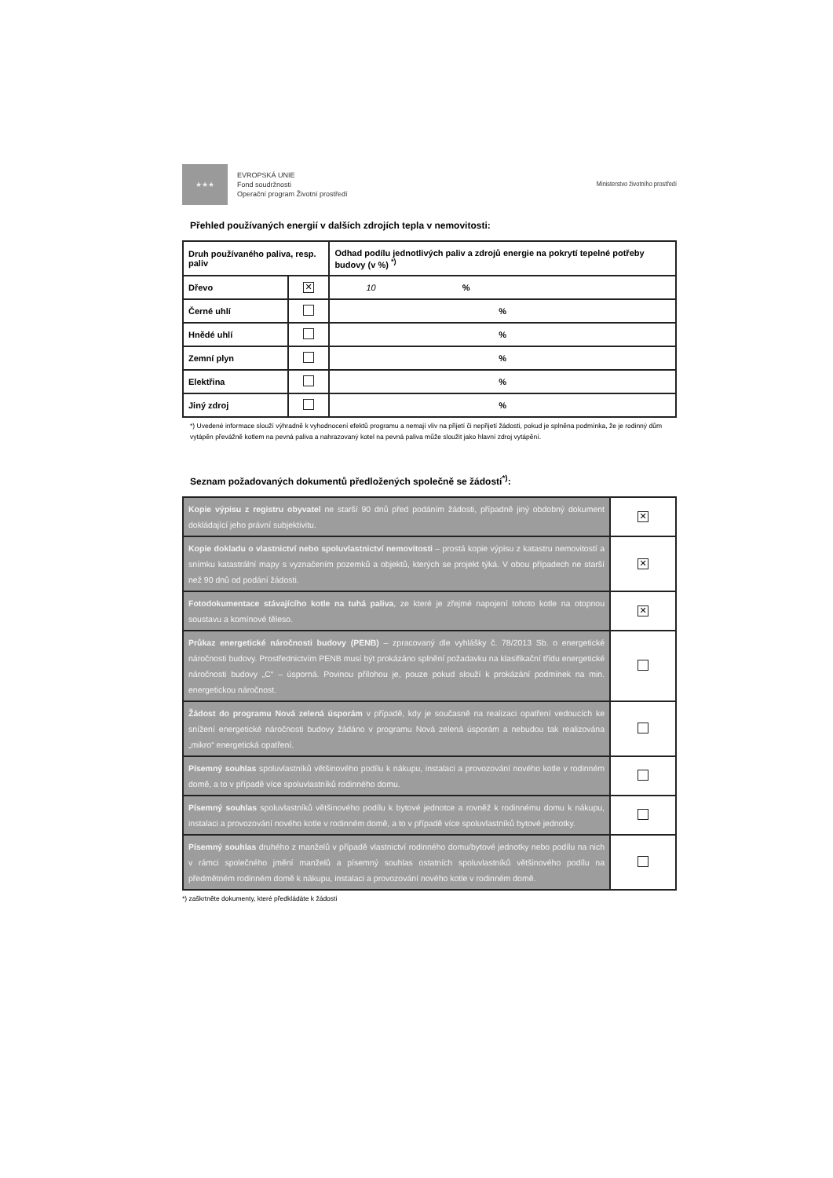★★★
EVROPSKÁ UNIE
Fond soudržnosti
Operační program Životní prostředí
Ministerstvo životního prostředí
Přehled používaných energií v dalších zdrojích tepla v nemovitosti:
| Druh používaného paliva, resp. paliv | | Odhad podílu jednotlivých paliv a zdrojů energie na pokrytí tepelné potřeby budovy (v %) <sup>*)</sup> |
| Dřevo | ✕ | 10 % |
| Černé uhlí | | % |
| Hnědé uhlí | | % |
| Zemní plyn | | % |
| Elektřina | | % |
| Jiný zdroj | | % |
*) Uvedené informace slouží výhradně k vyhodnocení efektů programu a nemají vliv na přijetí či nepřijetí žádosti, pokud je splněna podmínka, že je rodinný dům vytápěn převážně kotlem na pevná paliva a nahrazovaný kotel na pevná paliva může sloužit jako hlavní zdroj vytápění.
Seznam požadovaných dokumentů předložených společně se žádostí<sup>*)</sup>:
| Kopie výpisu z registru obyvatel ne starší 90 dnů před podáním žádosti, případně jiný obdobný dokument dokládající jeho právní subjektivitu. | ✕ |
| Kopie dokladu o vlastnictví nebo spoluvlastnictví nemovitosti – prostá kopie výpisu z katastru nemovitostí a snímku katastrální mapy s vyznačením pozemků a objektů, kterých se projekt týká. V obou případech ne starší než 90 dnů od podání žádosti. | ✕ |
| Fotodokumentace stávajícího kotle na tuhá paliva , ze které je zřejmé napojení tohoto kotle na otopnou soustavu a komínové těleso. | ✕ |
| Průkaz energetické náročnosti budovy (PENB) – zpracovaný dle vyhlášky č. 78/2013 Sb. o energetické náročnosti budovy. Prostřednictvím PENB musí být prokázáno splnění požadavku na klasifikační třídu energetické náročnosti budovy „C“ – úsporná. Povinou přílohou je, pouze pokud slouží k prokázání podmínek na min. energetickou náročnost. | |
| Žádost do programu Nová zelená úsporám v případě, kdy je současně na realizaci opatření vedoucích ke snížení energetické náročnosti budovy žádáno v programu Nová zelená úsporám a nebudou tak realizována „mikro“ energetická opatření. | |
| Písemný souhlas spoluvlastníků většinového podílu k nákupu, instalaci a provozování nového kotle v rodinném domě, a to v případě více spoluvlastníků rodinného domu. | |
| Písemný souhlas spoluvlastníků většinového podílu k bytové jednotce a rovněž k rodinnému domu k nákupu, instalaci a provozování nového kotle v rodinném domě, a to v případě více spoluvlastníků bytové jednotky. | |
| Písemný souhlas druhého z manželů v případě vlastnictví rodinného domu/bytové jednotky nebo podílu na nich v rámci společného jmění manželů a písemný souhlas ostatních spoluvlastníků většinového podílu na předmětném rodinném domě k nákupu, instalaci a provozování nového kotle v rodinném domě. | |
*) zaškrtněte dokumenty, které předkládáte k žádosti